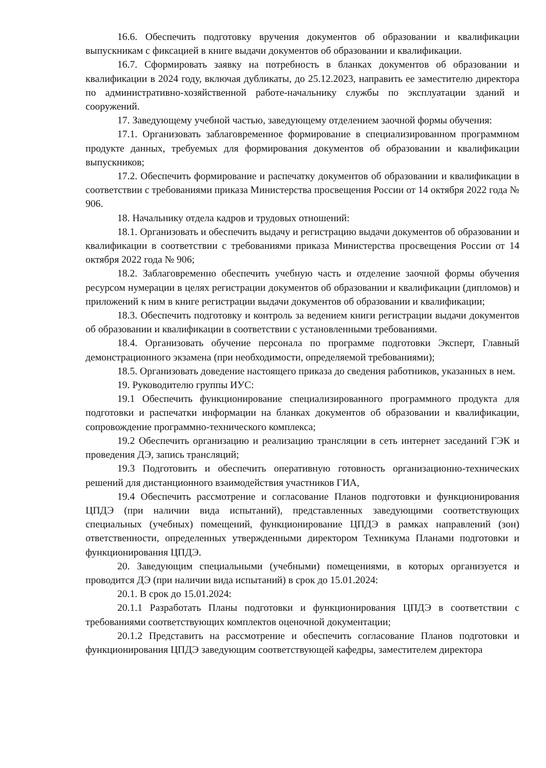16.6. Обеспечить подготовку вручения документов об образовании и квалификации выпускникам с фиксацией в книге выдачи документов об образовании и квалификации.
16.7. Сформировать заявку на потребность в бланках документов об образовании и квалификации в 2024 году, включая дубликаты, до 25.12.2023, направить ее заместителю директора по административно-хозяйственной работе-начальнику службы по эксплуатации зданий и сооружений.
17. Заведующему учебной частью, заведующему отделением заочной формы обучения:
17.1. Организовать заблаговременное формирование в специализированном программном продукте данных, требуемых для формирования документов об образовании и квалификации выпускников;
17.2. Обеспечить формирование и распечатку документов об образовании и квалификации в соответствии с требованиями приказа Министерства просвещения России от 14 октября 2022 года № 906.
18. Начальнику отдела кадров и трудовых отношений:
18.1. Организовать и обеспечить выдачу и регистрацию выдачи документов об образовании и квалификации в соответствии с требованиями приказа Министерства просвещения России от 14 октября 2022 года № 906;
18.2. Заблаговременно обеспечить учебную часть и отделение заочной формы обучения ресурсом нумерации в целях регистрации документов об образовании и квалификации (дипломов) и приложений к ним в книге регистрации выдачи документов об образовании и квалификации;
18.3. Обеспечить подготовку и контроль за ведением книги регистрации выдачи документов об образовании и квалификации в соответствии с установленными требованиями.
18.4. Организовать обучение персонала по программе подготовки Эксперт, Главный демонстрационного экзамена (при необходимости, определяемой требованиями);
18.5. Организовать доведение настоящего приказа до сведения работников, указанных в нем.
19. Руководителю группы ИУС:
19.1 Обеспечить функционирование специализированного программного продукта для подготовки и распечатки информации на бланках документов об образовании и квалификации, сопровождение программно-технического комплекса;
19.2 Обеспечить организацию и реализацию трансляции в сеть интернет заседаний ГЭК и проведения ДЭ, запись трансляций;
19.3 Подготовить и обеспечить оперативную готовность организационно-технических решений для дистанционного взаимодействия участников ГИА,
19.4 Обеспечить рассмотрение и согласование Планов подготовки и функционирования ЦПДЭ (при наличии вида испытаний), представленных заведующими соответствующих специальных (учебных) помещений, функционирование ЦПДЭ в рамках направлений (зон) ответственности, определенных утвержденными директором Техникума Планами подготовки и функционирования ЦПДЭ.
20. Заведующим специальными (учебными) помещениями, в которых организуется и проводится ДЭ (при наличии вида испытаний) в срок до 15.01.2024:
20.1. В срок до 15.01.2024:
20.1.1 Разработать Планы подготовки и функционирования ЦПДЭ в соответствии с требованиями соответствующих комплектов оценочной документации;
20.1.2 Представить на рассмотрение и обеспечить согласование Планов подготовки и функционирования ЦПДЭ заведующим соответствующей кафедры, заместителем директора